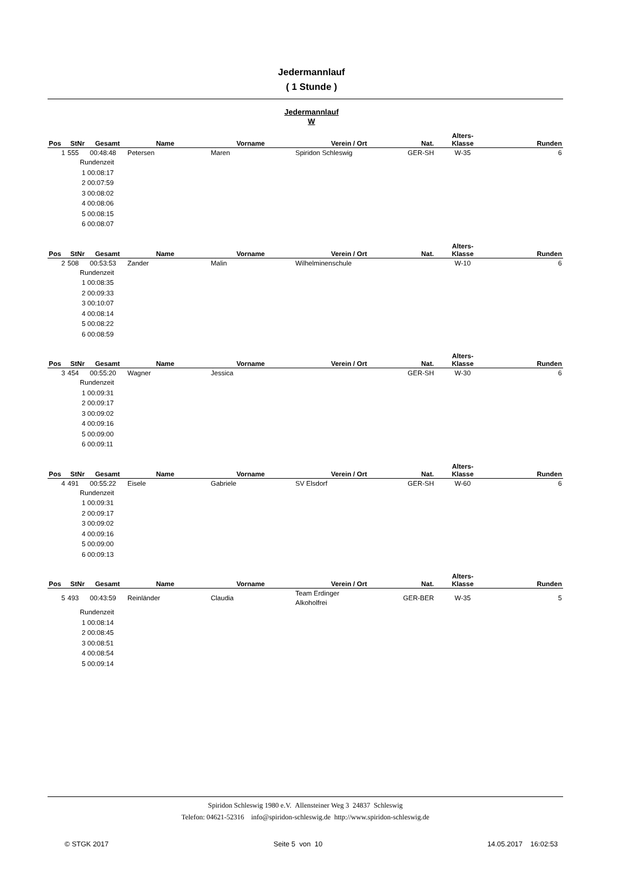Jedermannlauf
( 1 Stunde )
Jedermannlauf
W
| Pos | StNr | Gesamt | Name | Vorname | Verein / Ort | Nat. | Alters- Klasse | Runden |
| --- | --- | --- | --- | --- | --- | --- | --- | --- |
| 1 | 555 | 00:48:48 | Petersen | Maren | Spiridon Schleswig | GER-SH | W-35 | 6 |
| Rundenzeit 1 00:08:17 2 00:07:59 3 00:08:02 4 00:08:06 5 00:08:15 6 00:08:07 |
| Pos | StNr | Gesamt | Name | Vorname | Verein / Ort | Nat. | Alters- Klasse | Runden |
| --- | --- | --- | --- | --- | --- | --- | --- | --- |
| 2 | 508 | 00:53:53 | Zander | Malin | Wilhelminenschule | | W-10 | 6 |
| Rundenzeit 1 00:08:35 2 00:09:33 3 00:10:07 4 00:08:14 5 00:08:22 6 00:08:59 |
| Pos | StNr | Gesamt | Name | Vorname | Verein / Ort | Nat. | Alters- Klasse | Runden |
| --- | --- | --- | --- | --- | --- | --- | --- | --- |
| 3 | 454 | 00:55:20 | Wagner | Jessica | | GER-SH | W-30 | 6 |
| Rundenzeit 1 00:09:31 2 00:09:17 3 00:09:02 4 00:09:16 5 00:09:00 6 00:09:11 |
| Pos | StNr | Gesamt | Name | Vorname | Verein / Ort | Nat. | Alters- Klasse | Runden |
| --- | --- | --- | --- | --- | --- | --- | --- | --- |
| 4 | 491 | 00:55:22 | Eisele | Gabriele | SV Elsdorf | GER-SH | W-60 | 6 |
| Rundenzeit 1 00:09:31 2 00:09:17 3 00:09:02 4 00:09:16 5 00:09:00 6 00:09:13 |
| Pos | StNr | Gesamt | Name | Vorname | Verein / Ort | Nat. | Alters- Klasse | Runden |
| --- | --- | --- | --- | --- | --- | --- | --- | --- |
| 5 | 493 | 00:43:59 | Reinländer | Claudia | Team Erdinger Alkoholfrei | GER-BER | W-35 | 5 |
| Rundenzeit 1 00:08:14 2 00:08:45 3 00:08:51 4 00:08:54 5 00:09:14 |
Spiridon Schleswig 1980 e.V. Allensteiner Weg 3 24837 Schleswig
Telefon: 04621-52316 info@spiridon-schleswig.de http://www.spiridon-schleswig.de
© STGK 2017 Seite 5 von 10 14.05.2017 16:02:53